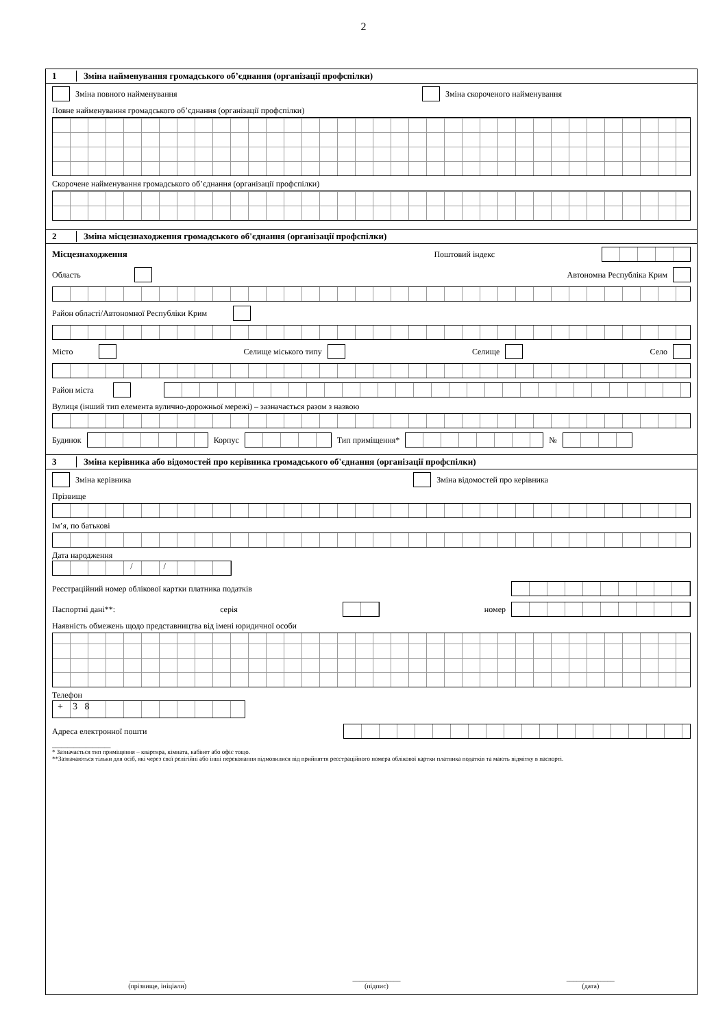2
1 Зміна найменування громадського об’єднання (організації профспілки)
Зміна повного найменування Зміна скороченого найменування
Повне найменування громадського об’єднання (організації профспілки)
Скорочене найменування громадського об’єднання (організації профспілки)
2 Зміна місцезнаходження громадського об'єднання (організації профспілки)
Місцезнаходження Поштовий індекс
Область Автономна Республіка Крим
Район області/Автономної Республіки Крим
Місто Селище міського типу Селище Село
Район міста
Вулиця (інший тип елемента вулично-дорожньої мережі) – зазначається разом з назвою
Будинок Корпус Тип приміщення* №
3 Зміна керівника або відомостей про керівника громадського об'єднання (організації профспілки)
Зміна керівника Зміна відомостей про керівника
Прізвище
Ім’я, по батькові
Дата народження
/ /
Реєстраційний номер облікової картки платника податків
Паспортні дані**: серія номер
Наявність обмежень щодо представництва від імені юридичної особи
Телефон
+ 3 8
Адреса електронної пошти
___________________
* Зазначається тип приміщення – квартира, кімната, кабінет або офіс тощо.
**Зазначаються тільки для осіб, які через свої релігійні або інші переконання відмовилися від прийняття реєстраційного номера облікової картки платника податків та мають відмітку в паспорті.
________________
(прізвище, ініціали)
______________
(підпис)
______________
(дата)